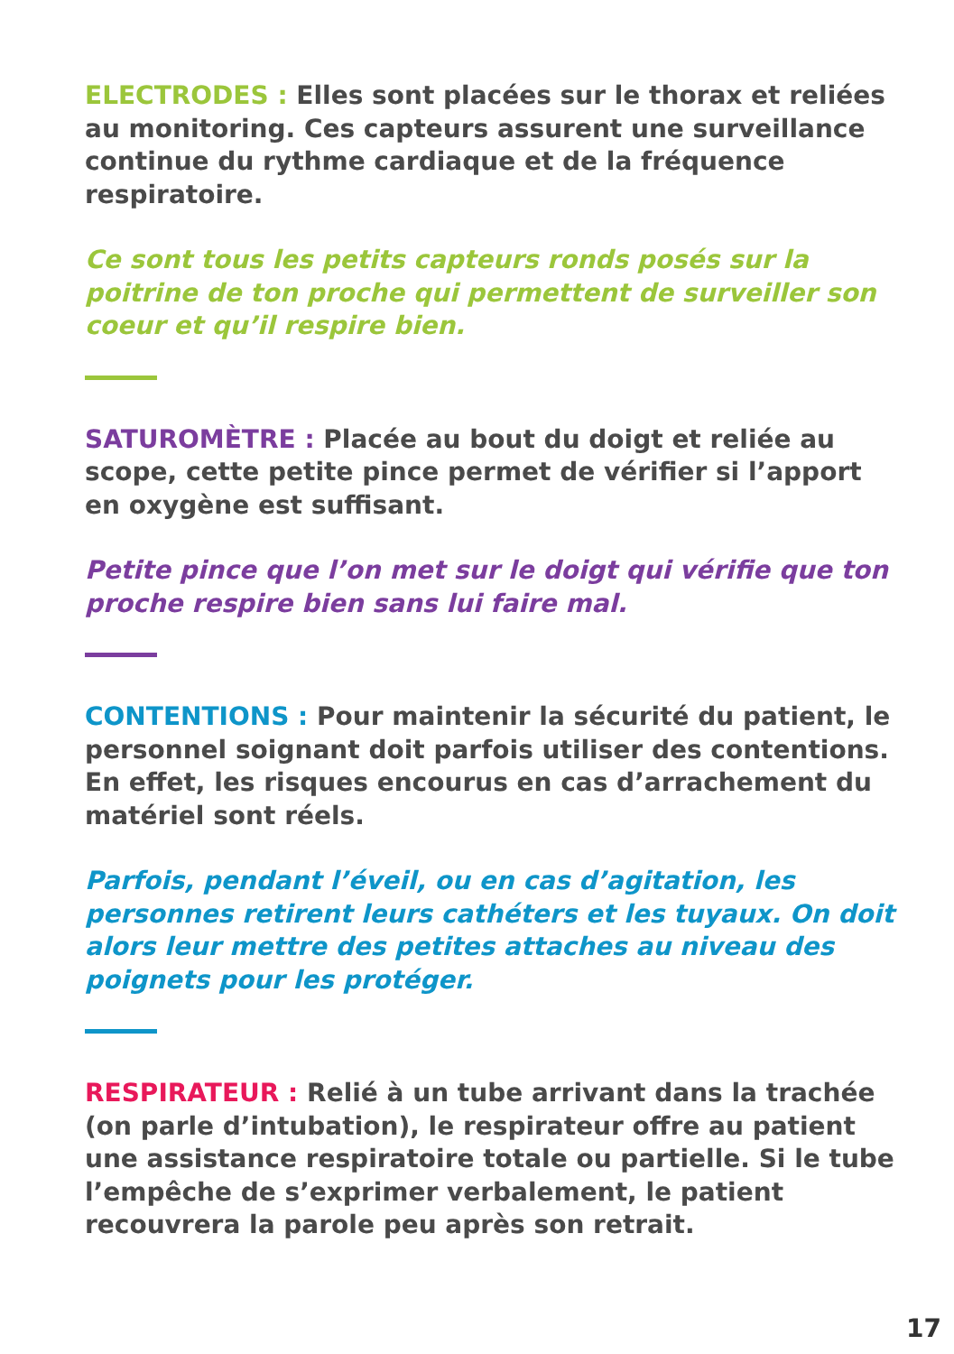ELECTRODES : Elles sont placées sur le thorax et reliées au monitoring. Ces capteurs assurent une surveillance continue du rythme cardiaque et de la fréquence respiratoire.
Ce sont tous les petits capteurs ronds posés sur la poitrine de ton proche qui permettent de surveiller son coeur et qu’il respire bien.
SATUROMÈTRE : Placée au bout du doigt et reliée au scope, cette petite pince permet de vérifier si l’apport en oxygène est suffisant.
Petite pince que l’on met sur le doigt qui vérifie que ton proche respire bien sans lui faire mal.
CONTENTIONS : Pour maintenir la sécurité du patient, le personnel soignant doit parfois utiliser des contentions. En effet, les risques encourus en cas d’arrachement du matériel sont réels.
Parfois, pendant l’éveil, ou en cas d’agitation, les personnes retirent leurs cathéters et les tuyaux. On doit alors leur mettre des petites attaches au niveau des poignets pour les protéger.
RESPIRATEUR : Relié à un tube arrivant dans la trachée (on parle d’intubation), le respirateur offre au patient une assistance respiratoire totale ou partielle. Si le tube l’empêche de s’exprimer verbalement, le patient recouvrera la parole peu après son retrait.
17